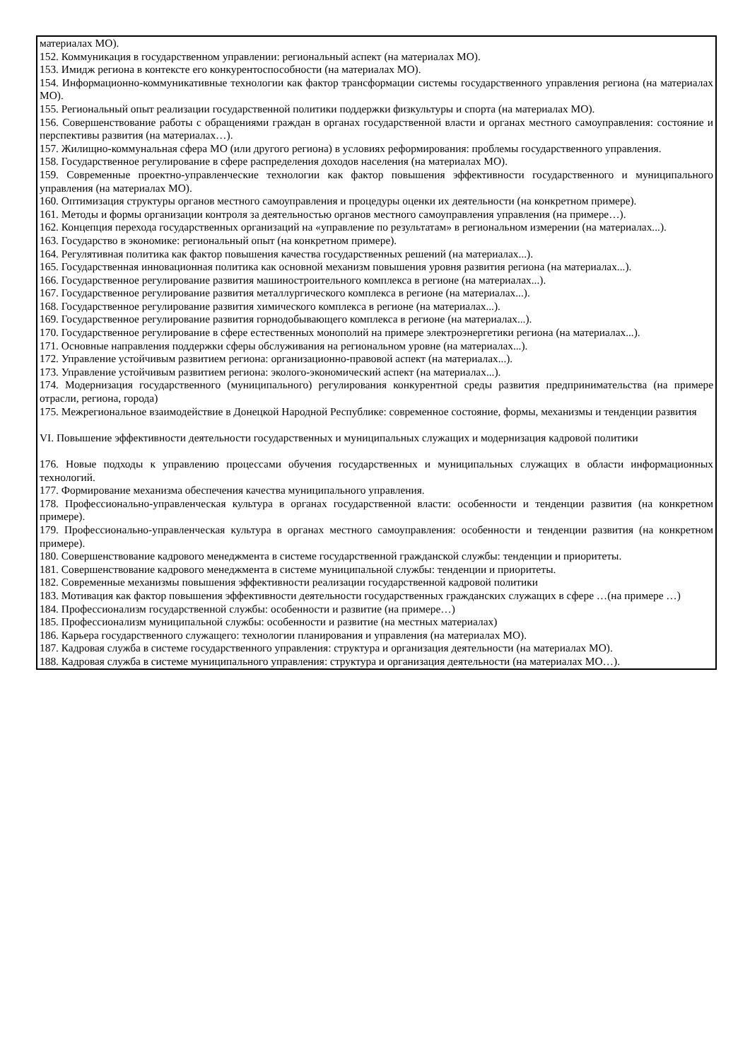| материалах МО). 152. Коммуникация в государственном управлении: региональный аспект (на материалах МО). 153. Имидж региона в контексте его конкурентоспособности (на материалах МО). 154. Информационно-коммуникативные технологии как фактор трансформации системы государственного управления региона (на материалах МО). 155. Региональный опыт реализации государственной политики поддержки физкультуры и спорта (на материалах МО). 156. Совершенствование работы с обращениями граждан в органах государственной власти и органах местного самоуправления: состояние и перспективы развития (на материалах…). 157. Жилищно-коммунальная сфера МО (или другого региона) в условиях реформирования: проблемы государственного управления. 158. Государственное регулирование в сфере распределения доходов населения (на материалах МО). 159. Современные проектно-управленческие технологии как фактор повышения эффективности государственного и муниципального управления (на материалах МО). 160. Оптимизация структуры органов местного самоуправления и процедуры оценки их деятельности (на конкретном примере). 161. Методы и формы организации контроля за деятельностью органов местного самоуправления управления (на примере…). 162. Концепция перехода государственных организаций на «управление по результатам» в региональном измерении (на материалах...). 163. Государство в экономике: региональный опыт (на конкретном примере). 164. Регулятивная политика как фактор повышения качества государственных решений (на материалах...). 165. Государственная инновационная политика как основной механизм повышения уровня развития региона (на материалах...). 166. Государственное регулирование развития машиностроительного комплекса в регионе (на материалах...). 167. Государственное регулирование развития металлургического комплекса в регионе (на материалах...). 168. Государственное регулирование развития химического комплекса в регионе (на материалах...). 169. Государственное регулирование развития горнодобывающего комплекса в регионе (на материалах...). 170. Государственное регулирование в сфере естественных монополий на примере электроэнергетики региона (на материалах...). 171. Основные направления поддержки сферы обслуживания на региональном уровне (на материалах...). 172. Управление устойчивым развитием региона: организационно-правовой аспект (на материалах...). 173. Управление устойчивым развитием региона: эколого-экономический аспект (на материалах...). 174. Модернизация государственного (муниципального) регулирования конкурентной среды развития предпринимательства (на примере отрасли, региона, города) 175. Межрегиональное взаимодействие в Донецкой Народной Республике: современное состояние, формы, механизмы и тенденции развития VI. Повышение эффективности деятельности государственных и муниципальных служащих и модернизация кадровой политики 176. Новые подходы к управлению процессами обучения государственных и муниципальных служащих в области информационных технологий. 177. Формирование механизма обеспечения качества муниципального управления. 178. Профессионально-управленческая культура в органах государственной власти: особенности и тенденции развития (на конкретном примере). 179. Профессионально-управленческая культура в органах местного самоуправления: особенности и тенденции развития (на конкретном примере). 180. Совершенствование кадрового менеджмента в системе государственной гражданской службы: тенденции и приоритеты. 181. Совершенствование кадрового менеджмента в системе муниципальной службы: тенденции и приоритеты. 182. Современные механизмы повышения эффективности реализации государственной кадровой политики 183. Мотивация как фактор повышения эффективности деятельности государственных гражданских служащих в сфере …(на примере …) 184. Профессионализм государственной службы: особенности и развитие (на примере…) 185. Профессионализм муниципальной службы: особенности и развитие (на местных материалах) 186. Карьера государственного служащего: технологии планирования и управления (на материалах МО). 187. Кадровая служба в системе государственного управления: структура и организация деятельности (на материалах МО). 188. Кадровая служба в системе муниципального управления: структура и организация деятельности (на материалах МО…). |